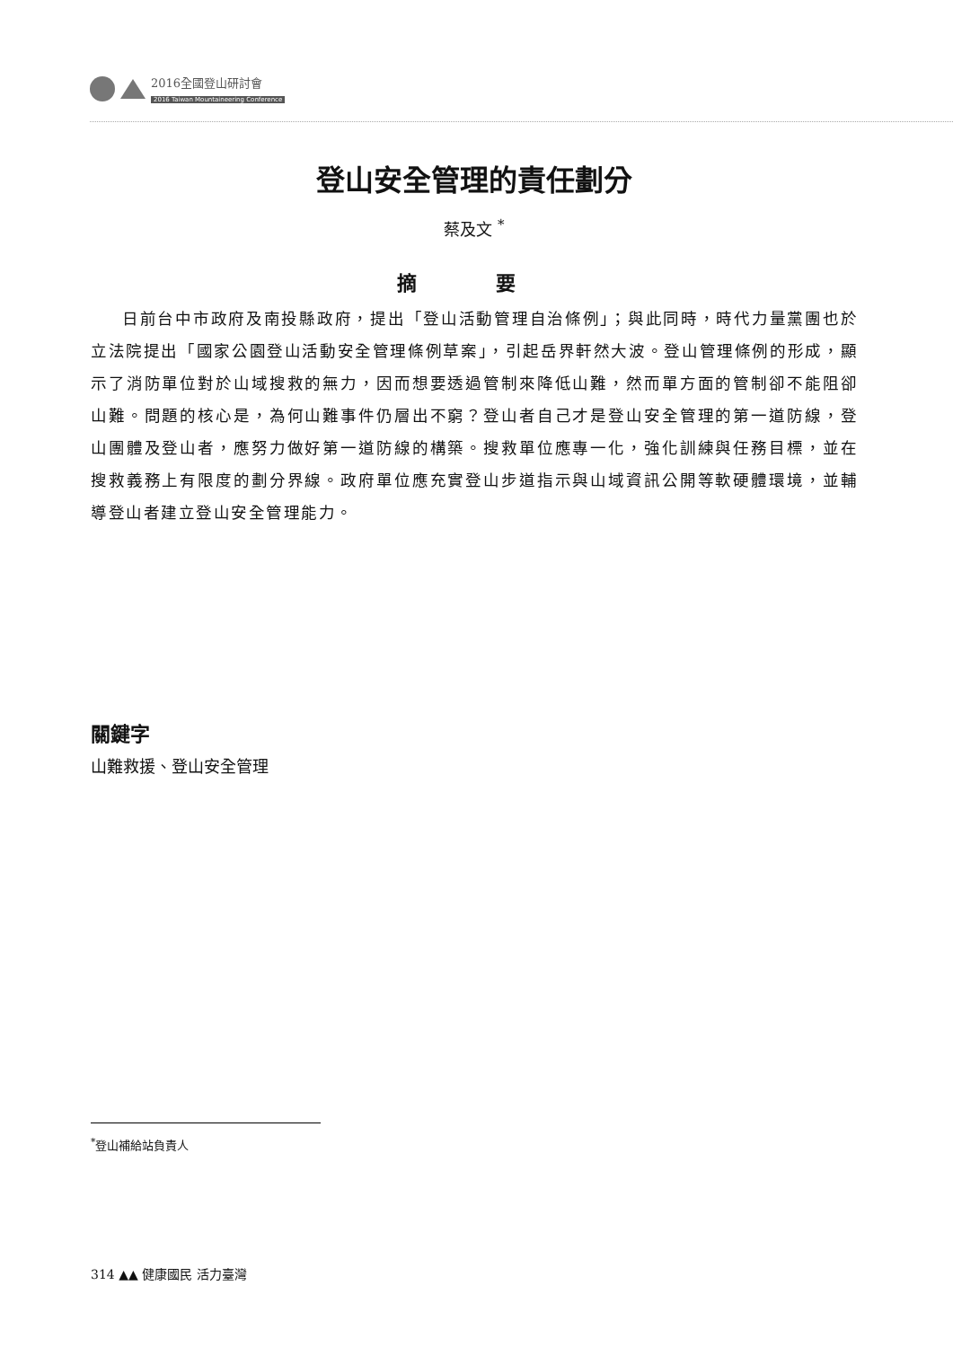2016全國登山研討會
2016 Taiwan Mountaineering Conference
登山安全管理的責任劃分
蔡及文 <sup>*</sup>
摘 要
日前台中市政府及南投縣政府，提出「登山活動管理自治條例」；與此同時，時代力量黨團也於立法院提出「國家公園登山活動安全管理條例草案」，引起岳界軒然大波。登山管理條例的形成，顯示了消防單位對於山域搜救的無力，因而想要透過管制來降低山難，然而單方面的管制卻不能阻卻山難。問題的核心是，為何山難事件仍層出不窮？登山者自己才是登山安全管理的第一道防線，登山團體及登山者，應努力做好第一道防線的構築。搜救單位應專一化，強化訓練與任務目標，並在搜救義務上有限度的劃分界線。政府單位應充實登山步道指示與山域資訊公開等軟硬體環境，並輔導登山者建立登山安全管理能力。
關鍵字
山難救援、登山安全管理
<sup>*</sup> 登山補給站負責人
314 ▲▲ 健康國民 活力臺灣